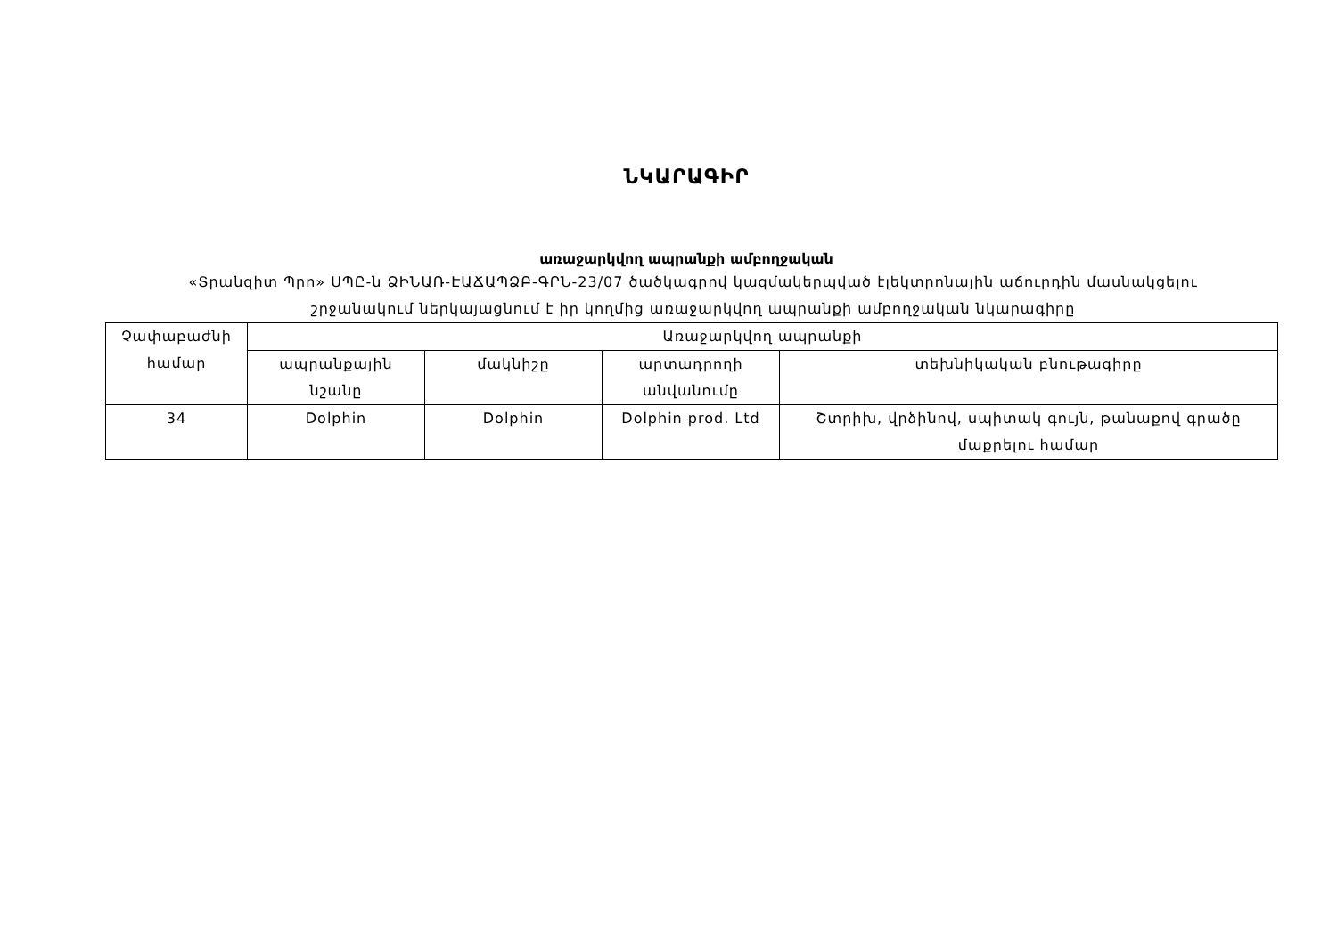ՆԿԱՐԱԳԻՐ
առաջարկվող ապրանքի ամբողջական
«Տրանզիտ Պրո» ՍՊԸ-ն ՁԻՆԱՌ-ԷԱՃԱՊՁԲ-ԳՐՆ-23/07 ծածկագրով կազմակերպված էլեկտրոնային աճուրդին մասնակցելու
շրջանակում ներկայացնում է իր կողմից առաջարկվող ապրանքի ամբողջական նկարագիրը
| Չափաբաժնի համար | Առաջարկվող ապրանքի | | | |
| --- | --- | --- | --- | --- |
| | ապրանքային նշանը | մակնիշը | արտադրողի անվանումը | տեխնիկական բնութագիրը |
| 34 | Dolphin | Dolphin | Dolphin prod. Ltd | Շտրիխ, վրձինով, սպիտակ գույն, թանաքով գրածը մաքրելու համար |